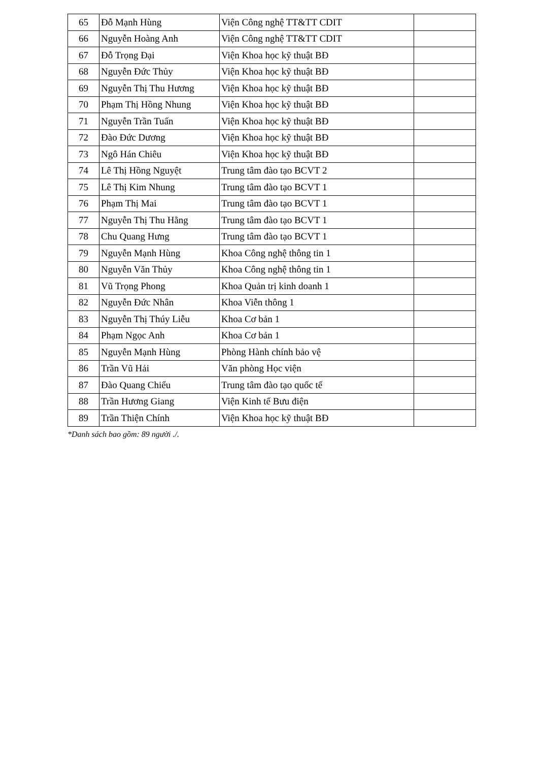| 65 | Đỗ Mạnh Hùng | Viện Công nghệ TT&TT CDIT | |
| 66 | Nguyễn Hoàng Anh | Viện Công nghệ TT&TT CDIT | |
| 67 | Đỗ Trọng Đại | Viện Khoa học kỹ thuật BĐ | |
| 68 | Nguyễn Đức Thủy | Viện Khoa học kỹ thuật BĐ | |
| 69 | Nguyễn Thị Thu Hương | Viện Khoa học kỹ thuật BĐ | |
| 70 | Phạm Thị Hồng Nhung | Viện Khoa học kỹ thuật BĐ | |
| 71 | Nguyễn Trần Tuấn | Viện Khoa học kỹ thuật BĐ | |
| 72 | Đào Đức Dương | Viện Khoa học kỹ thuật BĐ | |
| 73 | Ngô Hán Chiêu | Viện Khoa học kỹ thuật BĐ | |
| 74 | Lê Thị Hồng Nguyệt | Trung tâm đào tạo BCVT 2 | |
| 75 | Lê Thị Kim Nhung | Trung tâm đào tạo BCVT 1 | |
| 76 | Phạm Thị Mai | Trung tâm đào tạo BCVT 1 | |
| 77 | Nguyễn Thị Thu Hằng | Trung tâm đào tạo BCVT 1 | |
| 78 | Chu Quang Hưng | Trung tâm đào tạo BCVT 1 | |
| 79 | Nguyễn Mạnh Hùng | Khoa Công nghệ thông tin 1 | |
| 80 | Nguyễn Văn Thủy | Khoa Công nghệ thông tin 1 | |
| 81 | Vũ Trọng Phong | Khoa Quản trị kinh doanh 1 | |
| 82 | Nguyễn Đức Nhân | Khoa Viễn thông 1 | |
| 83 | Nguyễn Thị Thúy Liễu | Khoa Cơ bản 1 | |
| 84 | Phạm Ngọc Anh | Khoa Cơ bản 1 | |
| 85 | Nguyễn Mạnh Hùng | Phòng Hành chính bảo vệ | |
| 86 | Trần Vũ Hải | Văn phòng Học viện | |
| 87 | Đào Quang Chiểu | Trung tâm đào tạo quốc tế | |
| 88 | Trần Hương Giang | Viện Kinh tế Bưu điện | |
| 89 | Trần Thiện Chính | Viện Khoa học kỹ thuật BĐ | |
*Danh sách bao gồm: 89 người ./.